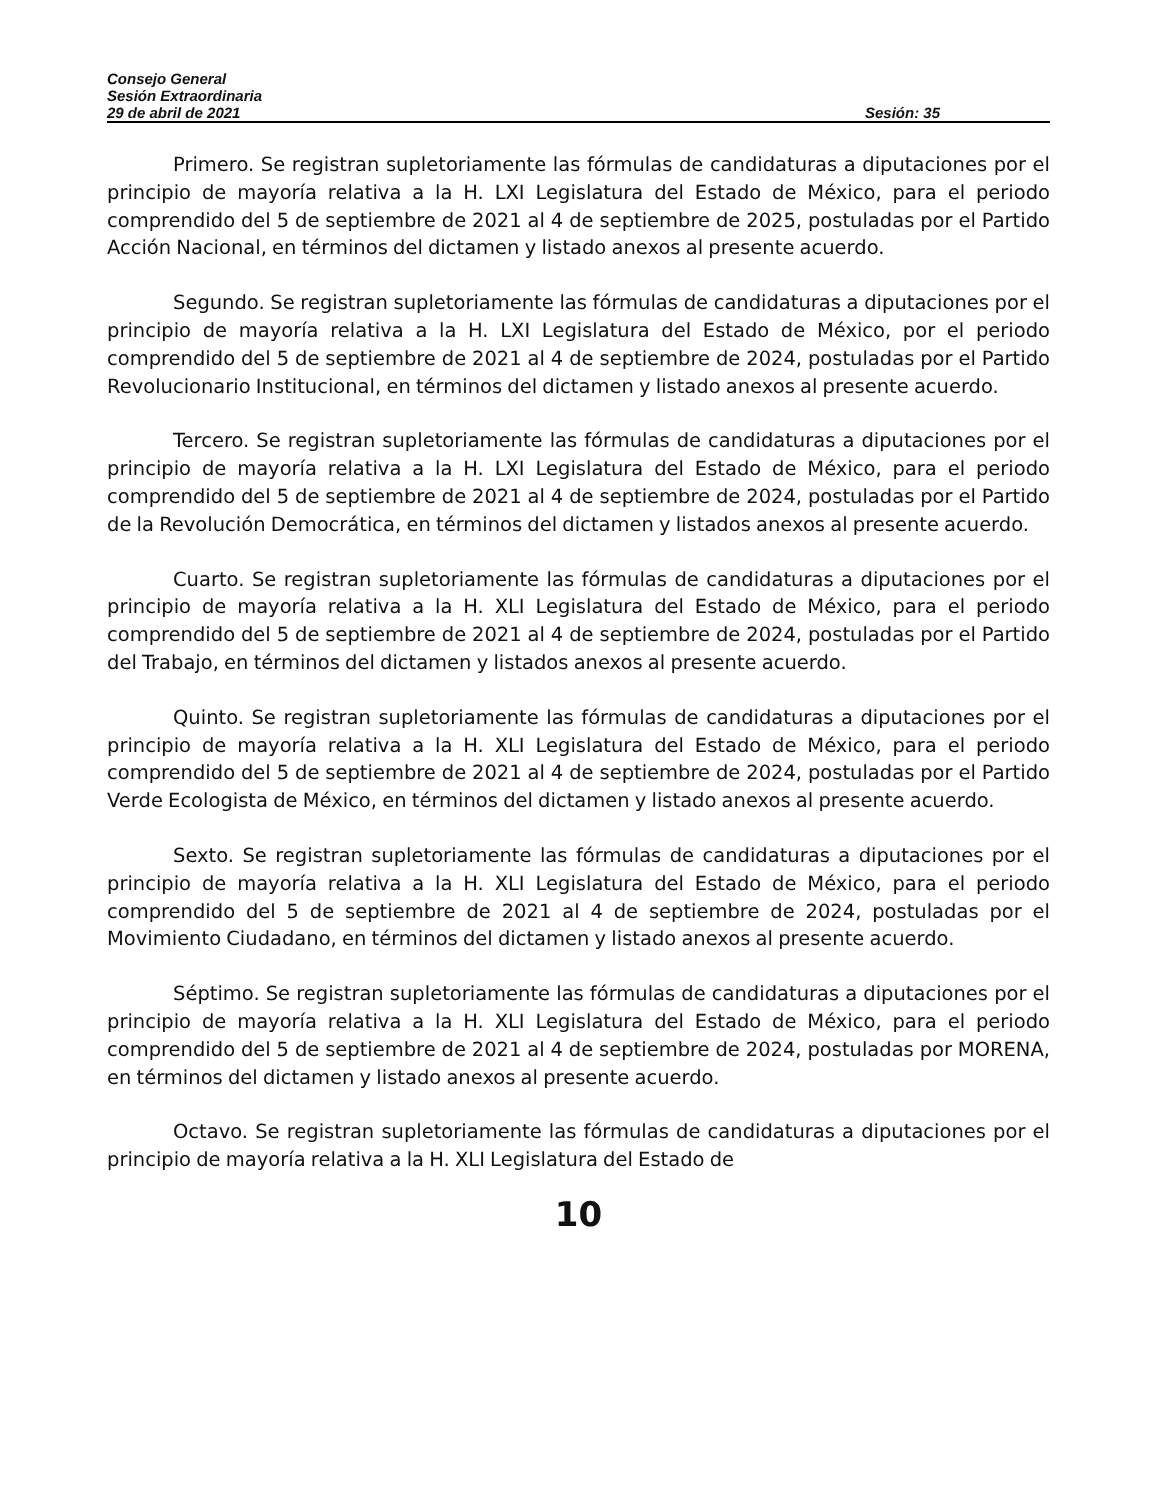Consejo General
Sesión Extraordinaria
29 de abril de 2021 Sesión: 35
Primero. Se registran supletoriamente las fórmulas de candidaturas a diputaciones por el principio de mayoría relativa a la H. LXI Legislatura del Estado de México, para el periodo comprendido del 5 de septiembre de 2021 al 4 de septiembre de 2025, postuladas por el Partido Acción Nacional, en términos del dictamen y listado anexos al presente acuerdo.
Segundo. Se registran supletoriamente las fórmulas de candidaturas a diputaciones por el principio de mayoría relativa a la H. LXI Legislatura del Estado de México, por el periodo comprendido del 5 de septiembre de 2021 al 4 de septiembre de 2024, postuladas por el Partido Revolucionario Institucional, en términos del dictamen y listado anexos al presente acuerdo.
Tercero. Se registran supletoriamente las fórmulas de candidaturas a diputaciones por el principio de mayoría relativa a la H. LXI Legislatura del Estado de México, para el periodo comprendido del 5 de septiembre de 2021 al 4 de septiembre de 2024, postuladas por el Partido de la Revolución Democrática, en términos del dictamen y listados anexos al presente acuerdo.
Cuarto. Se registran supletoriamente las fórmulas de candidaturas a diputaciones por el principio de mayoría relativa a la H. XLI Legislatura del Estado de México, para el periodo comprendido del 5 de septiembre de 2021 al 4 de septiembre de 2024, postuladas por el Partido del Trabajo, en términos del dictamen y listados anexos al presente acuerdo.
Quinto. Se registran supletoriamente las fórmulas de candidaturas a diputaciones por el principio de mayoría relativa a la H. XLI Legislatura del Estado de México, para el periodo comprendido del 5 de septiembre de 2021 al 4 de septiembre de 2024, postuladas por el Partido Verde Ecologista de México, en términos del dictamen y listado anexos al presente acuerdo.
Sexto. Se registran supletoriamente las fórmulas de candidaturas a diputaciones por el principio de mayoría relativa a la H. XLI Legislatura del Estado de México, para el periodo comprendido del 5 de septiembre de 2021 al 4 de septiembre de 2024, postuladas por el Movimiento Ciudadano, en términos del dictamen y listado anexos al presente acuerdo.
Séptimo. Se registran supletoriamente las fórmulas de candidaturas a diputaciones por el principio de mayoría relativa a la H. XLI Legislatura del Estado de México, para el periodo comprendido del 5 de septiembre de 2021 al 4 de septiembre de 2024, postuladas por MORENA, en términos del dictamen y listado anexos al presente acuerdo.
Octavo. Se registran supletoriamente las fórmulas de candidaturas a diputaciones por el principio de mayoría relativa a la H. XLI Legislatura del Estado de
10